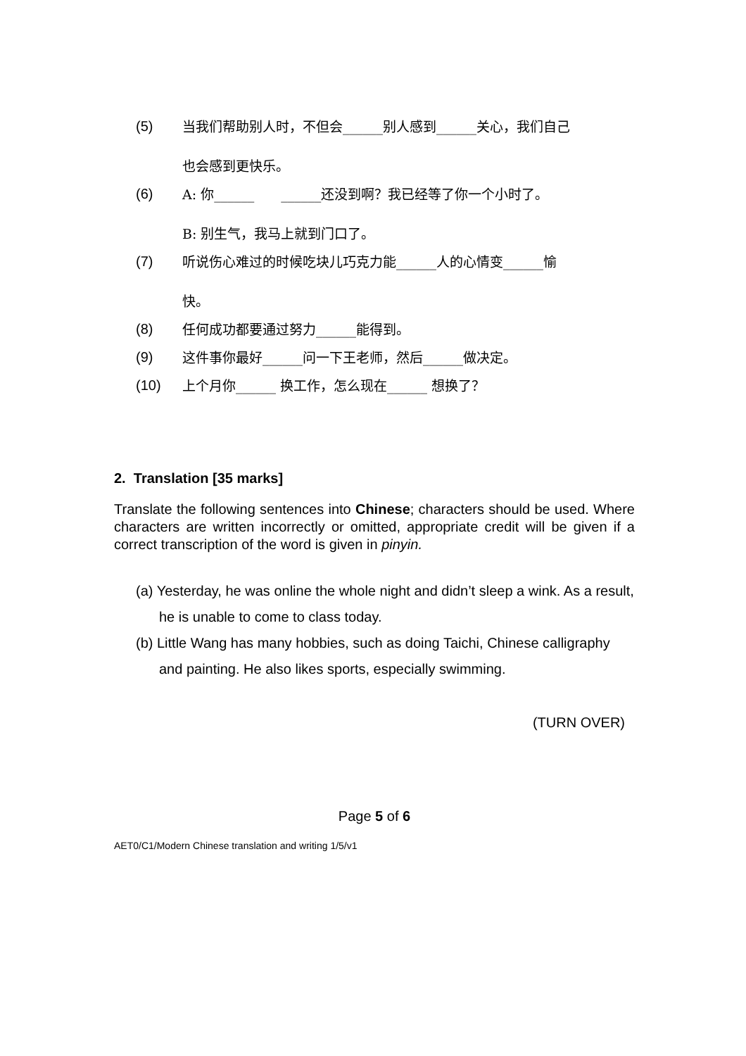(5) 当我们帮助别人时，不但会______别人感到______关心，我们自己
也会感到更快乐。
(6) A: 你______　　______还没到啊？我已经等了你一个小时了。
B: 别生气，我马上就到门口了。
(7) 听说伤心难过的时候吃块儿巧克力能______人的心情变______愉
快。
(8) 任何成功都要通过努力______能得到。
(9) 这件事你最好______问一下王老师，然后______做决定。
(10) 上个月你______ 换工作，怎么现在______ 想换了？
2. Translation [35 marks]
Translate the following sentences into Chinese; characters should be used. Where characters are written incorrectly or omitted, appropriate credit will be given if a correct transcription of the word is given in pinyin.
(a) Yesterday, he was online the whole night and didn’t sleep a wink. As a result, he is unable to come to class today.
(b) Little Wang has many hobbies, such as doing Taichi, Chinese calligraphy and painting. He also likes sports, especially swimming.
(TURN OVER)
Page 5 of 6
AET0/C1/Modern Chinese translation and writing 1/5/v1